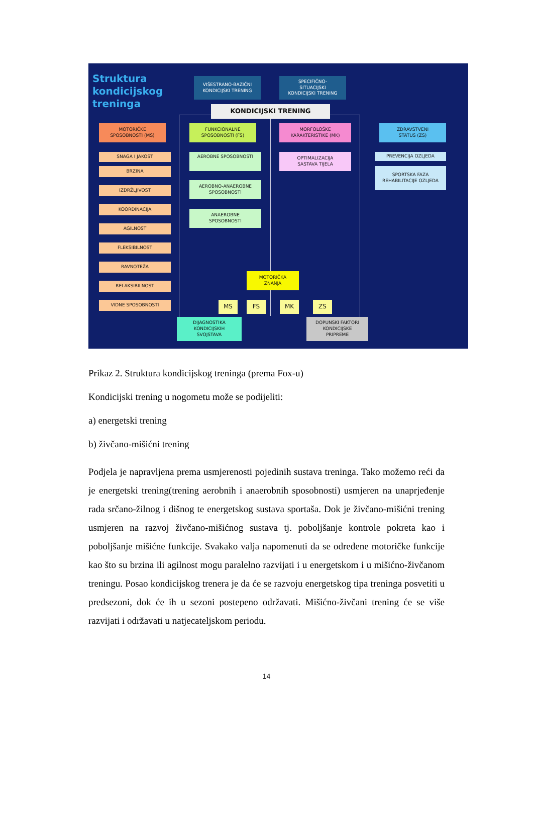Struktura
kondicijskog
treninga
VIŠESTRANO-BAZIČNI
KONDICIJSKI TRENING
SPECIFIČNO-
SITUACIJSKI
KONDICIJSKI TRENING
KONDICIJSKI TRENING
MOTORIČKE
SPOSOBNOSTI (MS)
FUNKCIONALNE
SPOSOBNOSTI (FS)
MORFOLOŠKE
KARAKTERISTIKE (MK)
ZDRAVSTVENI
STATUS (ZS)
SNAGA I JAKOST
BRZINA
IZDRŽLJIVOST
KOORDINACIJA
AGILNOST
FLEKSIBILNOST
RAVNOTEŽA
RELAKSIBILNOST
VIDNE SPOSOBNOSTI
AEROBNE SPOSOBNOSTI
AEROBNO-ANAEROBNE
SPOSOBNOSTI
ANAEROBNE
SPOSOBNOSTI
OPTIMALIZACIJA
SASTAVA TIJELA
PREVENCIJA OZLJEDA
SPORTSKA FAZA
REHABILITACIJE OZLJEDA
MOTORIČKA
ZNANJA
MS FS MK ZS
DIJAGNOSTIKA
KONDICIJSKIH
SVOJSTAVA
DOPUNSKI FAKTORI
KONDICIJSKE
PRIPREME
Prikaz 2. Struktura kondicijskog treninga (prema Fox-u)
Kondicijski trening u nogometu može se podijeliti:
a) energetski trening
b) živčano-mišićni trening
Podjela je napravljena prema usmjerenosti pojedinih sustava treninga. Tako možemo reći da je energetski trening(trening aerobnih i anaerobnih sposobnosti) usmjeren na unaprjeđenje rada srčano-žilnog i dišnog te energetskog sustava sportaša. Dok je živčano-mišićni trening usmjeren na razvoj živčano-mišićnog sustava tj. poboljšanje kontrole pokreta kao i poboljšanje mišićne funkcije. Svakako valja napomenuti da se određene motoričke funkcije kao što su brzina ili agilnost mogu paralelno razvijati i u energetskom i u mišićno-živčanom treningu. Posao kondicijskog trenera je da će se razvoju energetskog tipa treninga posvetiti u predsezoni, dok će ih u sezoni postepeno održavati. Mišićno-živčani trening će se više razvijati i održavati u natjecateljskom periodu.
14